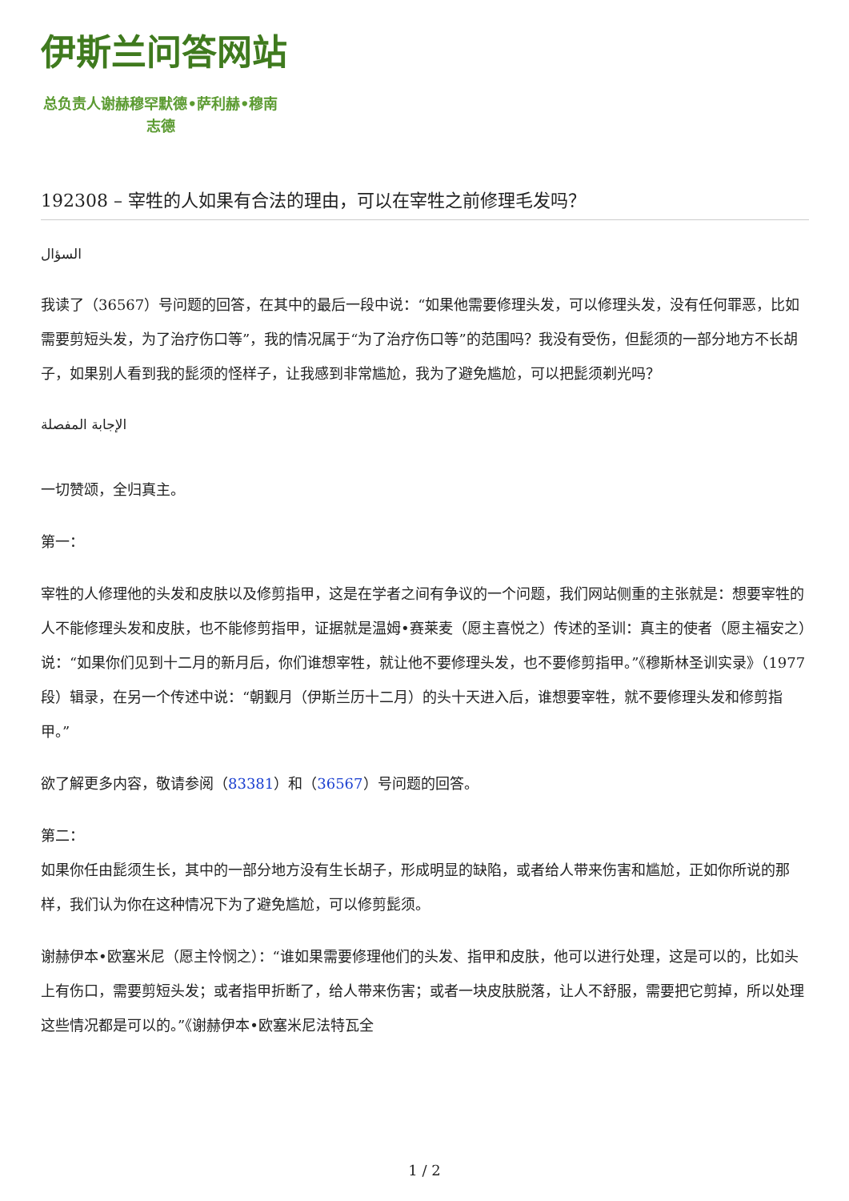伊斯兰问答网站
总负责人谢赫穆罕默德•萨利赫•穆南志德
192308 – 宰牲的人如果有合法的理由，可以在宰牲之前修理毛发吗？
السؤال
我读了（36567）号问题的回答，在其中的最后一段中说：“如果他需要修理头发，可以修理头发，没有任何罪恶，比如需要剪短头发，为了治疗伤口等”，我的情况属于“为了治疗伤口等”的范围吗？我没有受伤，但髭须的一部分地方不长胡子，如果别人看到我的髭须的怪样子，让我感到非常尴尬，我为了避免尴尬，可以把髭须剃光吗？
الإجابة المفصلة
一切赞颂，全归真主。
第一：
宰牲的人修理他的头发和皮肤以及修剪指甲，这是在学者之间有争议的一个问题，我们网站侧重的主张就是：想要宰牲的人不能修理头发和皮肤，也不能修剪指甲，证据就是温姆•赛莱麦（愿主喜悦之）传述的圣训：真主的使者（愿主福安之）说：“如果你们见到十二月的新月后，你们谁想宰牲，就让他不要修理头发，也不要修剪指甲。”《穆斯林圣训实录》（1977段）辑录，在另一个传述中说：“朝觐月（伊斯兰历十二月）的头十天进入后，谁想要宰牲，就不要修理头发和修剪指甲。”
欲了解更多内容，敬请参阅（83381）和（36567）号问题的回答。
第二：
如果你任由髭须生长，其中的一部分地方没有生长胡子，形成明显的缺陷，或者给人带来伤害和尴尬，正如你所说的那样，我们认为你在这种情况下为了避免尴尬，可以修剪髭须。
谢赫伊本•欧塞米尼（愿主怜悯之）：“谁如果需要修理他们的头发、指甲和皮肤，他可以进行处理，这是可以的，比如头上有伤口，需要剪短头发；或者指甲折断了，给人带来伤害；或者一块皮肤脱落，让人不舒服，需要把它剪掉，所以处理这些情况都是可以的。”《谢赫伊本•欧塞米尼法特瓦全
1 / 2